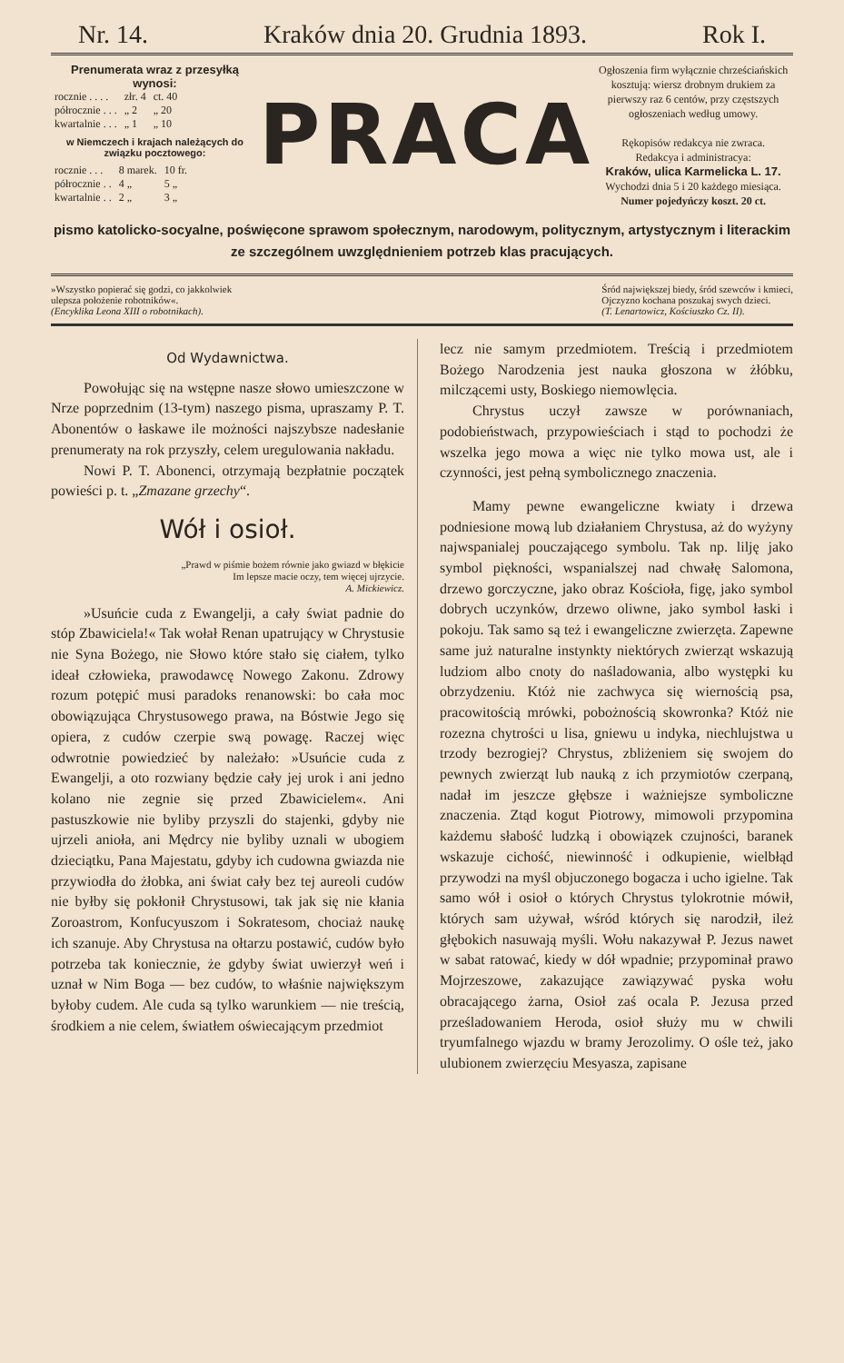Nr. 14. Kraków dnia 20. Grudnia 1893. Rok I.
Prenumerata wraz z przesyłką wynosi:
| rocznie . . . . | złr. 4 | ct. 40 |
| półrocznie . . . | „ 2 | „ 20 |
| kwartalnie . . . | „ 1 | „ 10 |
w Niemczech i krajach należących do związku pocztowego:
| rocznie . . . | 8 marek. | 10 fr. |
| półrocznie . . | 4 „ | 5 „ |
| kwartalnie . . | 2 „ | 3 „ |
PRACA
Ogłoszenia firm wyłącznie chrześciańskich kosztują: wiersz drobnym drukiem za pierwszy raz 6 centów, przy częstszych ogłoszeniach według umowy.
Rękopisów redakcya nie zwraca.
Redakcya i administracya:
Kraków, ulica Karmelicka L. 17.
Wychodzi dnia 5 i 20 każdego miesiąca.
Numer pojedyńczy koszt. 20 ct.
pismo katolicko-socyalne, poświęcone sprawom społecznym, narodowym, politycznym, artystycznym i literackim ze szczególnem uwzględnieniem potrzeb klas pracujących.
»Wszystko popierać się godzi, co jakkolwiek
ulepsza położenie robotników«.
(Encyklika Leona XIII o robotnikach).
Śród największej biedy, śród szewców i kmieci,
Ojczyzno kochana poszukaj swych dzieci.
(T. Lenartowicz, Kościuszko Cz. II).
Od Wydawnictwa.
Powołując się na wstępne nasze słowo umieszczone w Nrze poprzednim (13-tym) naszego pisma, upraszamy P. T. Abonentów o łaskawe ile możności najszybsze nadesłanie prenumeraty na rok przyszły, celem uregulowania nakładu.
Nowi P. T. Abonenci, otrzymają bezpłatnie początek powieści p. t. „Zmazane grzechy“.
Wół i osioł.
„Prawd w piśmie bożem równie jako gwiazd w błękicie
Im lepsze macie oczy, tem więcej ujrzycie.
A. Mickiewicz.
»Usuńcie cuda z Ewangelji, a cały świat padnie do stóp Zbawiciela!« Tak wołał Renan upatrujący w Chrystusie nie Syna Bożego, nie Słowo które stało się ciałem, tylko ideał człowieka, prawodawcę Nowego Zakonu. Zdrowy rozum potępić musi paradoks renanowski: bo cała moc obowiązująca Chrystusowego prawa, na Bóstwie Jego się opiera, z cudów czerpie swą powagę. Raczej więc odwrotnie powiedzieć by należało: »Usuńcie cuda z Ewangelji, a oto rozwiany będzie cały jej urok i ani jedno kolano nie zegnie się przed Zbawicielem«. Ani pastuszkowie nie byliby przyszli do stajenki, gdyby nie ujrzeli anioła, ani Mędrcy nie byliby uznali w ubogiem dzieciątku, Pana Majestatu, gdyby ich cudowna gwiazda nie przywiodła do żłobka, ani świat cały bez tej aureoli cudów nie byłby się pokłonił Chrystusowi, tak jak się nie kłania Zoroastrom, Konfucyuszom i Sokratesom, chociaż naukę ich szanuje. Aby Chrystusa na ołtarzu postawić, cudów było potrzeba tak koniecznie, że gdyby świat uwierzył weń i uznał w Nim Boga — bez cudów, to właśnie największym byłoby cudem. Ale cuda są tylko warunkiem — nie treścią, środkiem a nie celem, światłem oświecającym przedmiot
lecz nie samym przedmiotem. Treścią i przedmiotem Bożego Narodzenia jest nauka głoszona w żłóbku, milczącemi usty, Boskiego niemowlęcia.
Chrystus uczył zawsze w porównaniach, podobieństwach, przypowieściach i stąd to pochodzi że wszelka jego mowa a więc nie tylko mowa ust, ale i czynności, jest pełną symbolicznego znaczenia.
Mamy pewne ewangeliczne kwiaty i drzewa podniesione mową lub działaniem Chrystusa, aż do wyżyny najwspanialej pouczającego symbolu. Tak np. lilję jako symbol piękności, wspanialszej nad chwałę Salomona, drzewo gorczyczne, jako obraz Kościoła, figę, jako symbol dobrych uczynków, drzewo oliwne, jako symbol łaski i pokoju. Tak samo są też i ewangeliczne zwierzęta. Zapewne same już naturalne instynkty niektórych zwierząt wskazują ludziom albo cnoty do naśladowania, albo występki ku obrzydzeniu. Któż nie zachwyca się wiernością psa, pracowitością mrówki, pobożnością skowronka? Któż nie rozezna chytrości u lisa, gniewu u indyka, niechlujstwa u trzody bezrogiej? Chrystus, zbliżeniem się swojem do pewnych zwierząt lub nauką z ich przymiotów czerpaną, nadał im jeszcze głębsze i ważniejsze symboliczne znaczenia. Ztąd kogut Piotrowy, mimowoli przypomina każdemu słabość ludzką i obowiązek czujności, baranek wskazuje cichość, niewinność i odkupienie, wielbłąd przywodzi na myśl objuczonego bogacza i ucho igielne. Tak samo wół i osioł o których Chrystus tylokrotnie mówił, których sam używał, wśród których się narodził, ileż głębokich nasuwają myśli. Wołu nakazywał P. Jezus nawet w sabat ratować, kiedy w dół wpadnie; przypominał prawo Mojrzeszowe, zakazujące zawiązywać pyska wołu obracającego żarna, Osioł zaś ocala P. Jezusa przed prześladowaniem Heroda, osioł służy mu w chwili tryumfalnego wjazdu w bramy Jerozolimy. O ośle też, jako ulubionem zwierzęciu Mesyasza, zapisane